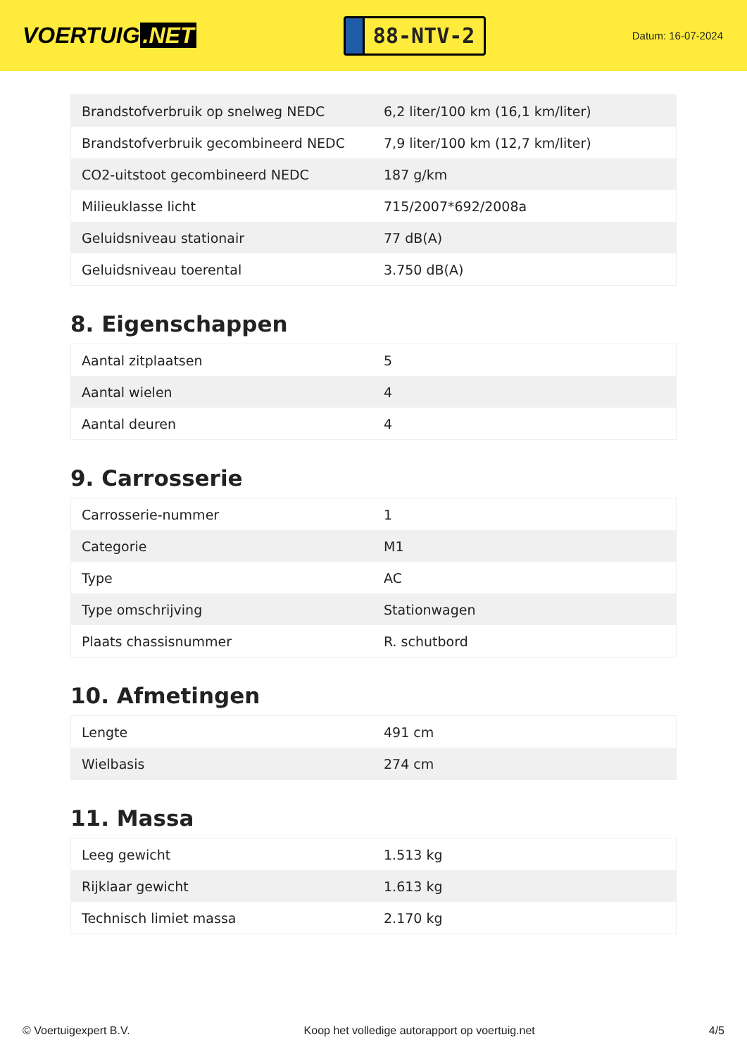VOERTUIG.NET
88-NTV-2
Datum: 16-07-2024
| Brandstofverbruik op snelweg NEDC | 6,2 liter/100 km (16,1 km/liter) |
| Brandstofverbruik gecombineerd NEDC | 7,9 liter/100 km (12,7 km/liter) |
| CO2-uitstoot gecombineerd NEDC | 187 g/km |
| Milieuklasse licht | 715/2007*692/2008a |
| Geluidsniveau stationair | 77 dB(A) |
| Geluidsniveau toerental | 3.750 dB(A) |
8. Eigenschappen
| Aantal zitplaatsen | 5 |
| Aantal wielen | 4 |
| Aantal deuren | 4 |
9. Carrosserie
| Carrosserie-nummer | 1 |
| Categorie | M1 |
| Type | AC |
| Type omschrijving | Stationwagen |
| Plaats chassisnummer | R. schutbord |
10. Afmetingen
| Lengte | 491 cm |
| Wielbasis | 274 cm |
11. Massa
| Leeg gewicht | 1.513 kg |
| Rijklaar gewicht | 1.613 kg |
| Technisch limiet massa | 2.170 kg |
© Voertuigexpert B.V. Koop het volledige autorapport op voertuig.net 4/5